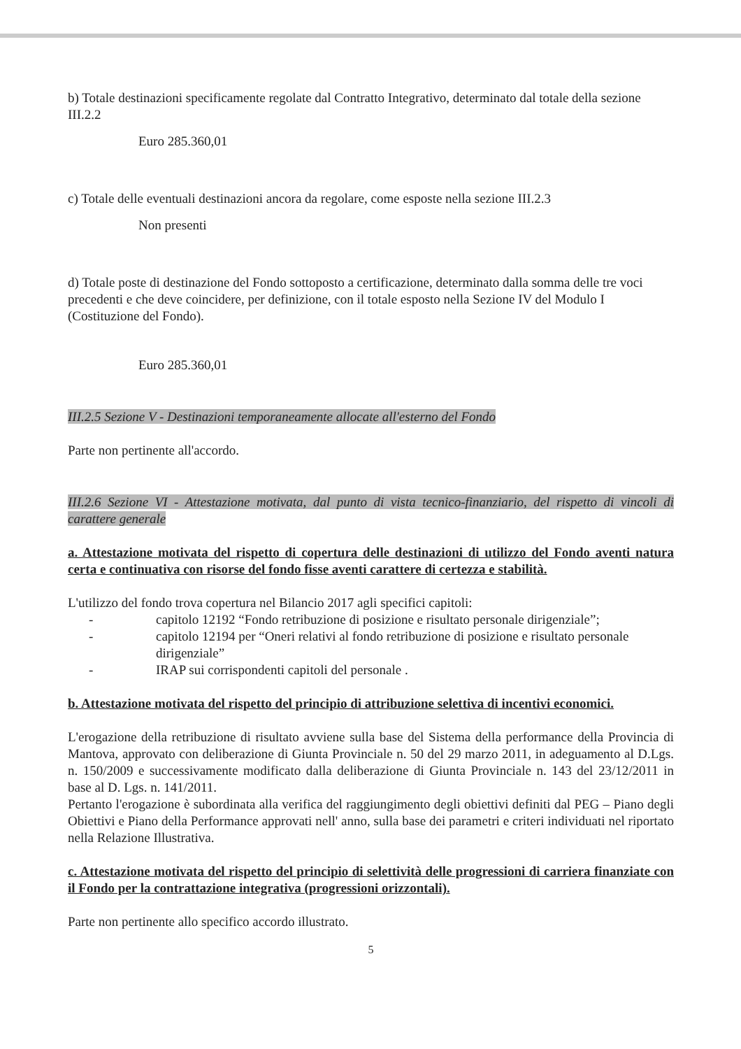b) Totale destinazioni specificamente regolate dal Contratto Integrativo, determinato dal totale della sezione III.2.2
Euro 285.360,01
c) Totale delle eventuali destinazioni ancora da regolare, come esposte nella sezione III.2.3
Non presenti
d) Totale poste di destinazione del Fondo sottoposto a certificazione, determinato dalla somma delle tre voci precedenti e che deve coincidere, per definizione, con il totale esposto nella Sezione IV del Modulo I (Costituzione del Fondo).
Euro 285.360,01
III.2.5 Sezione V - Destinazioni temporaneamente allocate all'esterno del Fondo
Parte non pertinente all'accordo.
III.2.6 Sezione VI - Attestazione motivata, dal punto di vista tecnico-finanziario, del rispetto di vincoli di carattere generale
a. Attestazione motivata del rispetto di copertura delle destinazioni di utilizzo del Fondo aventi natura certa e continuativa con risorse del fondo fisse aventi carattere di certezza e stabilità.
L'utilizzo del fondo trova copertura nel Bilancio 2017 agli specifici capitoli:
- capitolo 12192 “Fondo retribuzione di posizione e risultato personale dirigenziale”;
- capitolo 12194 per “Oneri relativi al fondo retribuzione di posizione e risultato personale dirigenziale”
- IRAP sui corrispondenti capitoli del personale .
b. Attestazione motivata del rispetto del principio di attribuzione selettiva di incentivi economici.
L'erogazione della retribuzione di risultato avviene sulla base del Sistema della performance della Provincia di Mantova, approvato con deliberazione di Giunta Provinciale n. 50 del 29 marzo 2011, in adeguamento al D.Lgs. n. 150/2009 e successivamente modificato dalla deliberazione di Giunta Provinciale n. 143 del 23/12/2011 in base al D. Lgs. n. 141/2011.
Pertanto l'erogazione è subordinata alla verifica del raggiungimento degli obiettivi definiti dal PEG – Piano degli Obiettivi e Piano della Performance approvati nell' anno, sulla base dei parametri e criteri individuati nel riportato nella Relazione Illustrativa.
c. Attestazione motivata del rispetto del principio di selettività delle progressioni di carriera finanziate con il Fondo per la contrattazione integrativa (progressioni orizzontali).
Parte non pertinente allo specifico accordo illustrato.
5